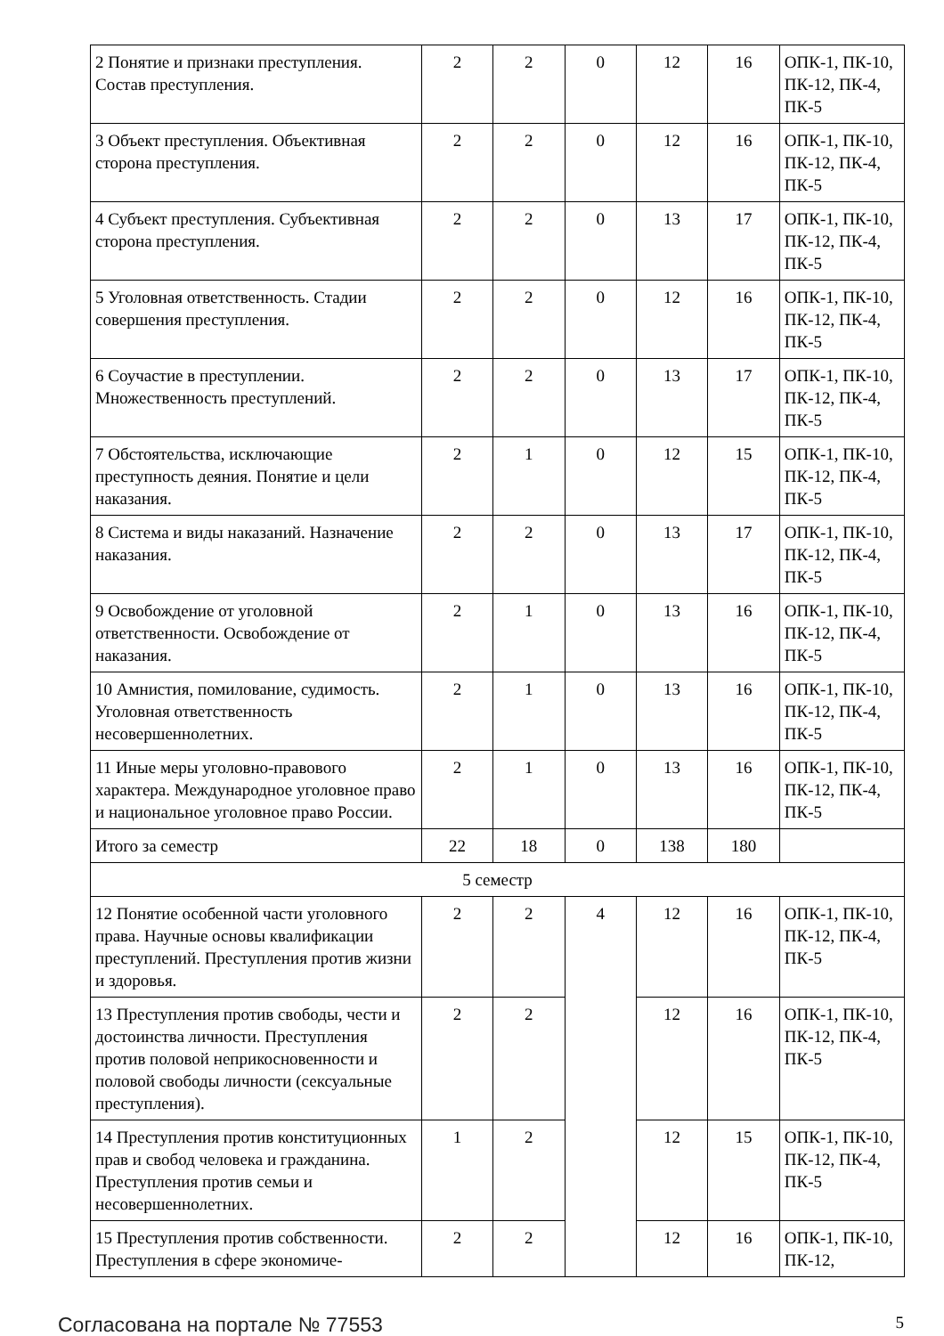| 2 Понятие и признаки преступления. Состав преступления. | 2 | 2 | 0 | 12 | 16 | ОПК-1, ПК-10, ПК-12, ПК-4, ПК-5 |
| 3 Объект преступления. Объективная сторона преступления. | 2 | 2 | 0 | 12 | 16 | ОПК-1, ПК-10, ПК-12, ПК-4, ПК-5 |
| 4 Субъект преступления. Субъективная сторона преступления. | 2 | 2 | 0 | 13 | 17 | ОПК-1, ПК-10, ПК-12, ПК-4, ПК-5 |
| 5 Уголовная ответственность. Стадии совершения преступления. | 2 | 2 | 0 | 12 | 16 | ОПК-1, ПК-10, ПК-12, ПК-4, ПК-5 |
| 6 Соучастие в преступлении. Множественность преступлений. | 2 | 2 | 0 | 13 | 17 | ОПК-1, ПК-10, ПК-12, ПК-4, ПК-5 |
| 7 Обстоятельства, исключающие преступность деяния. Понятие и цели наказания. | 2 | 1 | 0 | 12 | 15 | ОПК-1, ПК-10, ПК-12, ПК-4, ПК-5 |
| 8 Система и виды наказаний. Назначение наказания. | 2 | 2 | 0 | 13 | 17 | ОПК-1, ПК-10, ПК-12, ПК-4, ПК-5 |
| 9 Освобождение от уголовной ответственности. Освобождение от наказания. | 2 | 1 | 0 | 13 | 16 | ОПК-1, ПК-10, ПК-12, ПК-4, ПК-5 |
| 10 Амнистия, помилование, судимость. Уголовная ответственность несовершеннолетних. | 2 | 1 | 0 | 13 | 16 | ОПК-1, ПК-10, ПК-12, ПК-4, ПК-5 |
| 11 Иные меры уголовно-правового характера. Международное уголовное право и национальное уголовное право России. | 2 | 1 | 0 | 13 | 16 | ОПК-1, ПК-10, ПК-12, ПК-4, ПК-5 |
| Итого за семестр | 22 | 18 | 0 | 138 | 180 | |
| 5 семестр | | | | | | |
| 12 Понятие особенной части уголовного права. Научные основы квалификации преступлений. Преступления против жизни и здоровья. | 2 | 2 | 4 | 12 | 16 | ОПК-1, ПК-10, ПК-12, ПК-4, ПК-5 |
| 13 Преступления против свободы, чести и достоинства личности. Преступления против половой неприкосновенности и половой свободы личности (сексуальные преступления). | 2 | 2 | | 12 | 16 | ОПК-1, ПК-10, ПК-12, ПК-4, ПК-5 |
| 14 Преступления против конституционных прав и свобод человека и гражданина. Преступления против семьи и несовершеннолетних. | 1 | 2 | | 12 | 15 | ОПК-1, ПК-10, ПК-12, ПК-4, ПК-5 |
| 15 Преступления против собственности. Преступления в сфере экономиче- | 2 | 2 | | 12 | 16 | ОПК-1, ПК-10, ПК-12, |
Согласована на портале № 77553 5